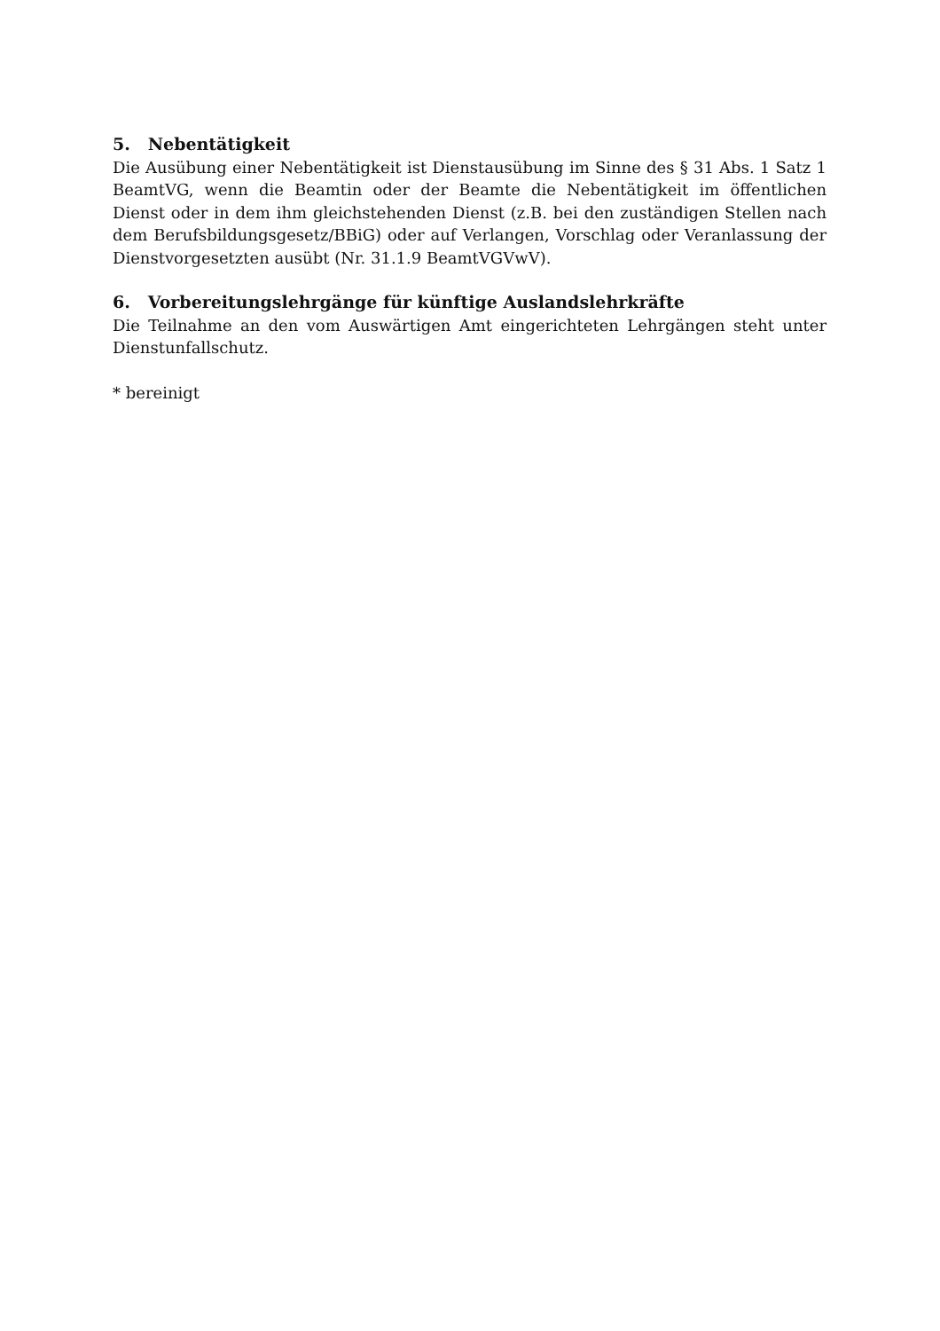5. Nebentätigkeit
Die Ausübung einer Nebentätigkeit ist Dienstausübung im Sinne des § 31 Abs. 1 Satz 1 BeamtVG, wenn die Beamtin oder der Beamte die Nebentätigkeit im öffentlichen Dienst oder in dem ihm gleichstehenden Dienst (z.B. bei den zuständigen Stellen nach dem Berufsbildungsgesetz/BBiG) oder auf Verlangen, Vorschlag oder Veranlassung der Dienstvorgesetzten ausübt (Nr. 31.1.9 BeamtVGVwV).
6. Vorbereitungslehrgänge für künftige Auslandslehrkräfte
Die Teilnahme an den vom Auswärtigen Amt eingerichteten Lehrgängen steht unter Dienstunfallschutz.
* bereinigt